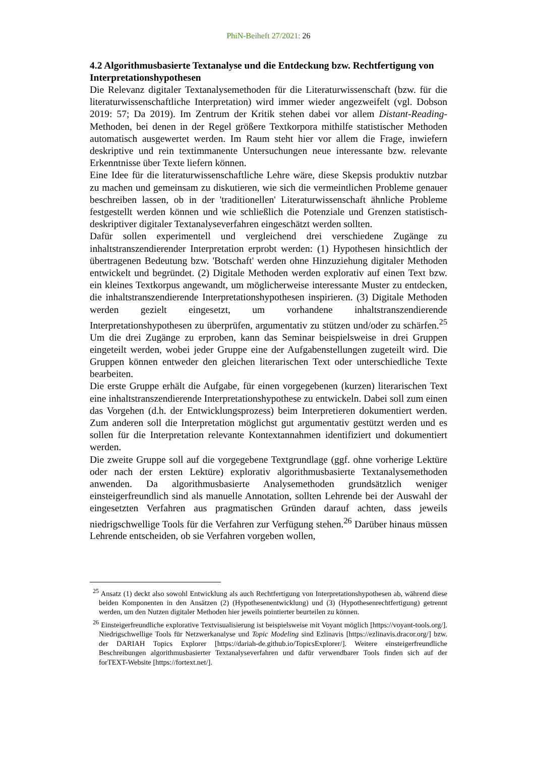PhiN-Beiheft 27/2021: 26
4.2 Algorithmusbasierte Textanalyse und die Entdeckung bzw. Rechtfertigung von Interpretationshypothesen
Die Relevanz digitaler Textanalysemethoden für die Literaturwissenschaft (bzw. für die literaturwissenschaftliche Interpretation) wird immer wieder angezweifelt (vgl. Dobson 2019: 57; Da 2019). Im Zentrum der Kritik stehen dabei vor allem Distant-Reading-Methoden, bei denen in der Regel größere Textkorpora mithilfe statistischer Methoden automatisch ausgewertet werden. Im Raum steht hier vor allem die Frage, inwiefern deskriptive und rein textimmanente Untersuchungen neue interessante bzw. relevante Erkenntnisse über Texte liefern können.
Eine Idee für die literaturwissenschaftliche Lehre wäre, diese Skepsis produktiv nutzbar zu machen und gemeinsam zu diskutieren, wie sich die vermeintlichen Probleme genauer beschreiben lassen, ob in der 'traditionellen' Literaturwissenschaft ähnliche Probleme festgestellt werden können und wie schließlich die Potenziale und Grenzen statistisch-deskriptiver digitaler Textanalyseverfahren eingeschätzt werden sollten.
Dafür sollen experimentell und vergleichend drei verschiedene Zugänge zu inhaltstranszendierender Interpretation erprobt werden: (1) Hypothesen hinsichtlich der übertragenen Bedeutung bzw. 'Botschaft' werden ohne Hinzuziehung digitaler Methoden entwickelt und begründet. (2) Digitale Methoden werden explorativ auf einen Text bzw. ein kleines Textkorpus angewandt, um möglicherweise interessante Muster zu entdecken, die inhaltstranszendierende Interpretationshypothesen inspirieren. (3) Digitale Methoden werden gezielt eingesetzt, um vorhandene inhaltstranszendierende Interpretationshypothesen zu überprüfen, argumentativ zu stützen und/oder zu schärfen.<sup>25</sup> Um die drei Zugänge zu erproben, kann das Seminar beispielsweise in drei Gruppen eingeteilt werden, wobei jeder Gruppe eine der Aufgabenstellungen zugeteilt wird. Die Gruppen können entweder den gleichen literarischen Text oder unterschiedliche Texte bearbeiten.
Die erste Gruppe erhält die Aufgabe, für einen vorgegebenen (kurzen) literarischen Text eine inhaltstranszendierende Interpretationshypothese zu entwickeln. Dabei soll zum einen das Vorgehen (d.h. der Entwicklungsprozess) beim Interpretieren dokumentiert werden. Zum anderen soll die Interpretation möglichst gut argumentativ gestützt werden und es sollen für die Interpretation relevante Kontextannahmen identifiziert und dokumentiert werden.
Die zweite Gruppe soll auf die vorgegebene Textgrundlage (ggf. ohne vorherige Lektüre oder nach der ersten Lektüre) explorativ algorithmusbasierte Textanalysemethoden anwenden. Da algorithmusbasierte Analysemethoden grundsätzlich weniger einsteigerfreundlich sind als manuelle Annotation, sollten Lehrende bei der Auswahl der eingesetzten Verfahren aus pragmatischen Gründen darauf achten, dass jeweils niedrigschwellige Tools für die Verfahren zur Verfügung stehen.<sup>26</sup> Darüber hinaus müssen Lehrende entscheiden, ob sie Verfahren vorgeben wollen,
<sup>25</sup> Ansatz (1) deckt also sowohl Entwicklung als auch Rechtfertigung von Interpretationshypothesen ab, während diese beiden Komponenten in den Ansätzen (2) (Hypothesenentwicklung) und (3) (Hypothesenrechtfertigung) getrennt werden, um den Nutzen digitaler Methoden hier jeweils pointierter beurteilen zu können.
<sup>26</sup> Einsteigerfreundliche explorative Textvisualisierung ist beispielsweise mit Voyant möglich [https://voyant-tools.org/]. Niedrigschwellige Tools für Netzwerkanalyse und Topic Modeling sind Ezlinavis [https://ezlinavis.dracor.org/] bzw. der DARIAH Topics Explorer [https://dariah-de.github.io/TopicsExplorer/]. Weitere einsteigerfreundliche Beschreibungen algorithmusbasierter Textanalyseverfahren und dafür verwendbarer Tools finden sich auf der forTEXT-Website [https://fortext.net/].